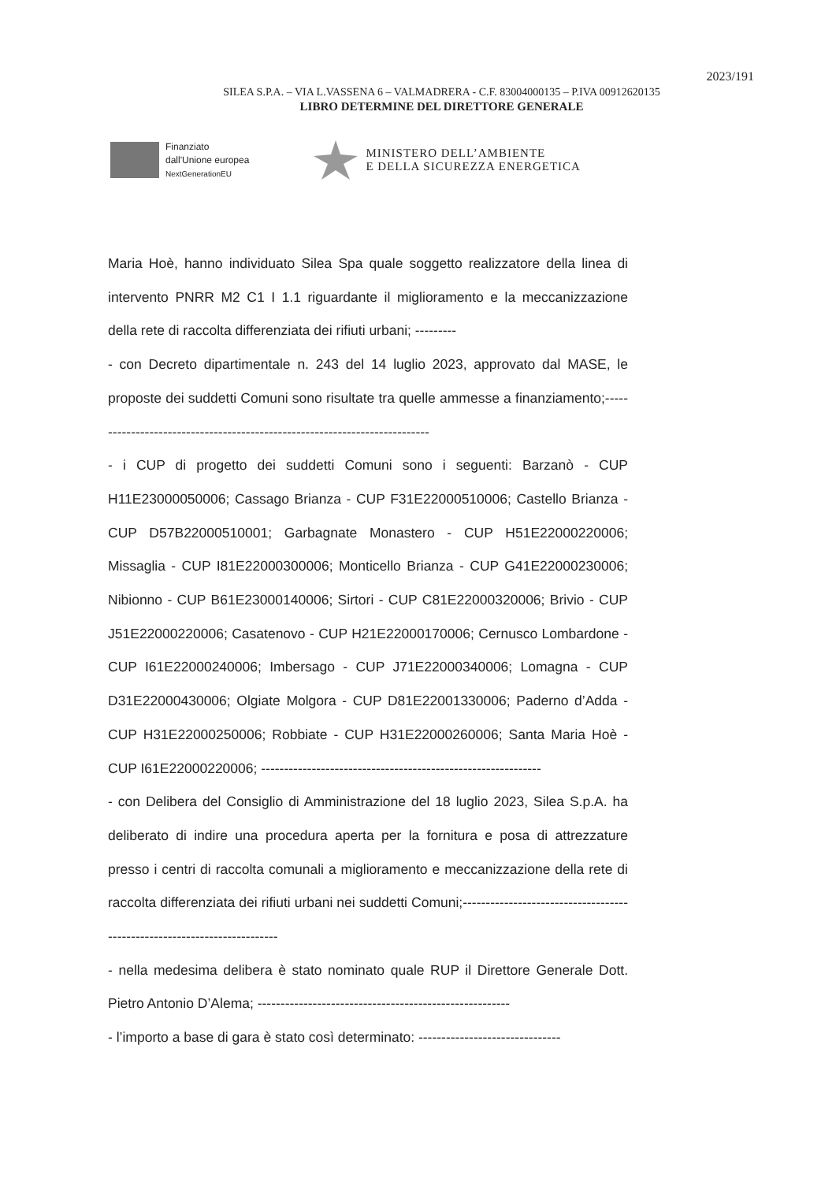2023/191
SILEA S.P.A. – VIA L.VASSENA 6 – VALMADRERA - C.F. 83004000135 – P.IVA 00912620135
LIBRO DETERMINE DEL DIRETTORE GENERALE
Finanziato
dall'Unione europea
NextGenerationEU
MINISTERO DELL’AMBIENTE
E DELLA SICUREZZA ENERGETICA
Maria Hoè, hanno individuato Silea Spa quale soggetto realizzatore della linea di intervento PNRR M2 C1 I 1.1 riguardante il miglioramento e la meccanizzazione della rete di raccolta differenziata dei rifiuti urbani; ---------
- con Decreto dipartimentale n. 243 del 14 luglio 2023, approvato dal MASE, le proposte dei suddetti Comuni sono risultate tra quelle ammesse a finanziamento;---------------------------------------------------------------------------
- i CUP di progetto dei suddetti Comuni sono i seguenti: Barzanò - CUP H11E23000050006; Cassago Brianza - CUP F31E22000510006; Castello Brianza - CUP D57B22000510001; Garbagnate Monastero - CUP H51E22000220006; Missaglia - CUP I81E22000300006; Monticello Brianza - CUP G41E22000230006; Nibionno - CUP B61E23000140006; Sirtori - CUP C81E22000320006; Brivio - CUP J51E22000220006; Casatenovo - CUP H21E22000170006; Cernusco Lombardone - CUP I61E22000240006; Imbersago - CUP J71E22000340006; Lomagna - CUP D31E22000430006; Olgiate Molgora - CUP D81E22001330006; Paderno d’Adda - CUP H31E22000250006; Robbiate - CUP H31E22000260006; Santa Maria Hoè - CUP I61E22000220006; -------------------------------------------------------------
- con Delibera del Consiglio di Amministrazione del 18 luglio 2023, Silea S.p.A. ha deliberato di indire una procedura aperta per la fornitura e posa di attrezzature presso i centri di raccolta comunali a miglioramento e meccanizzazione della rete di raccolta differenziata dei rifiuti urbani nei suddetti Comuni;-------------------------------------------------------------------------
- nella medesima delibera è stato nominato quale RUP il Direttore Generale Dott. Pietro Antonio D’Alema; -------------------------------------------------------
- l’importo a base di gara è stato così determinato: -------------------------------